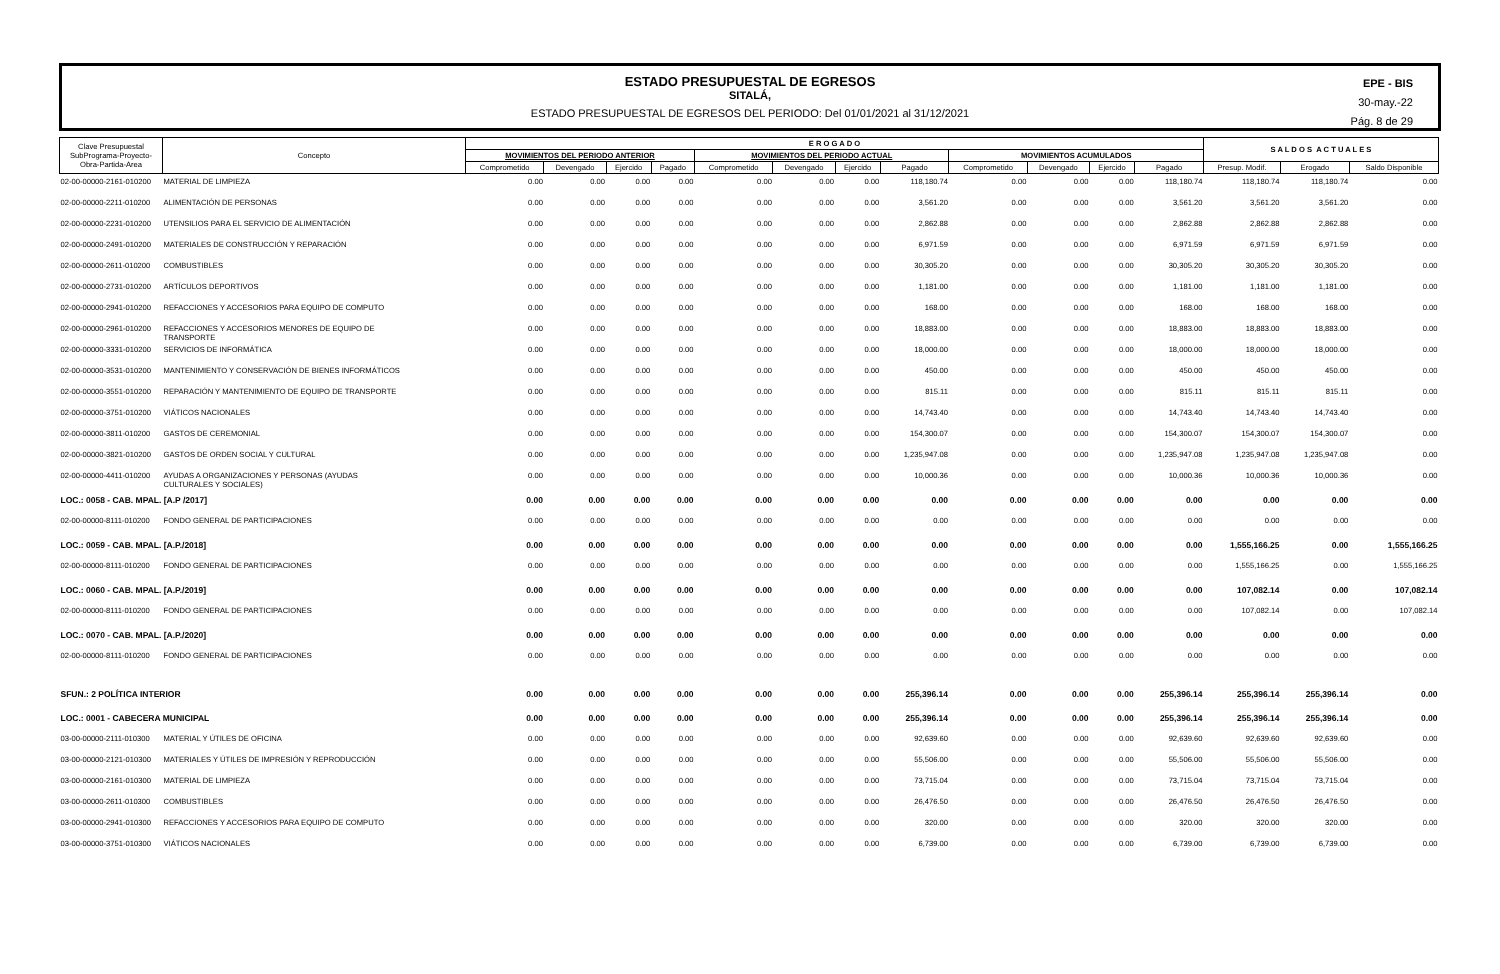ESTADO PRESUPUESTAL DE EGRESOS
SITALÁ,
ESTADO PRESUPUESTAL DE EGRESOS DEL PERIODO: Del 01/01/2021 al 31/12/2021
EPE - BIS
30-may.-22
Pág. 8 de 29
| Clave Presupuestal SubPrograma-Proyecto- Obra-Partida-Area | Concepto | E R O G A D O | | | | | | | | | | | | S A L D O S A C T U A L E S | | |
| --- | --- | --- | --- | --- | --- | --- | --- | --- | --- | --- | --- | --- | --- | --- | --- | --- |
| | | MOVIMIENTOS DEL PERIODO ANTERIOR | | | | MOVIMIENTOS DEL PERIODO ACTUAL | | | | MOVIMIENTOS ACUMULADOS | | | | | | |
| | | Comprometido | Devengado | Ejercido | Pagado | Comprometido | Devengado | Ejercido | Pagado | Comprometido | Devengado | Ejercido | Pagado | Presup. Modif. | Erogado | Saldo Disponible |
| 02-00-00000-2161-010200 | MATERIAL DE LIMPIEZA | 0.00 | 0.00 | 0.00 | 0.00 | 0.00 | 0.00 | 0.00 | 118,180.74 | 0.00 | 0.00 | 0.00 | 118,180.74 | 118,180.74 | 118,180.74 | 0.00 |
| 02-00-00000-2211-010200 | ALIMENTACIÓN DE PERSONAS | 0.00 | 0.00 | 0.00 | 0.00 | 0.00 | 0.00 | 0.00 | 3,561.20 | 0.00 | 0.00 | 0.00 | 3,561.20 | 3,561.20 | 3,561.20 | 0.00 |
| 02-00-00000-2231-010200 | UTENSILIOS PARA EL SERVICIO DE ALIMENTACIÓN | 0.00 | 0.00 | 0.00 | 0.00 | 0.00 | 0.00 | 0.00 | 2,862.88 | 0.00 | 0.00 | 0.00 | 2,862.88 | 2,862.88 | 2,862.88 | 0.00 |
| 02-00-00000-2491-010200 | MATERIALES DE CONSTRUCCIÓN Y REPARACIÓN | 0.00 | 0.00 | 0.00 | 0.00 | 0.00 | 0.00 | 0.00 | 6,971.59 | 0.00 | 0.00 | 0.00 | 6,971.59 | 6,971.59 | 6,971.59 | 0.00 |
| 02-00-00000-2611-010200 | COMBUSTIBLES | 0.00 | 0.00 | 0.00 | 0.00 | 0.00 | 0.00 | 0.00 | 30,305.20 | 0.00 | 0.00 | 0.00 | 30,305.20 | 30,305.20 | 30,305.20 | 0.00 |
| 02-00-00000-2731-010200 | ARTÍCULOS DEPORTIVOS | 0.00 | 0.00 | 0.00 | 0.00 | 0.00 | 0.00 | 0.00 | 1,181.00 | 0.00 | 0.00 | 0.00 | 1,181.00 | 1,181.00 | 1,181.00 | 0.00 |
| 02-00-00000-2941-010200 | REFACCIONES Y ACCESORIOS PARA EQUIPO DE COMPUTO | 0.00 | 0.00 | 0.00 | 0.00 | 0.00 | 0.00 | 0.00 | 168.00 | 0.00 | 0.00 | 0.00 | 168.00 | 168.00 | 168.00 | 0.00 |
| 02-00-00000-2961-010200 | REFACCIONES Y ACCESORIOS MENORES DE EQUIPO DE TRANSPORTE | 0.00 | 0.00 | 0.00 | 0.00 | 0.00 | 0.00 | 0.00 | 18,883.00 | 0.00 | 0.00 | 0.00 | 18,883.00 | 18,883.00 | 18,883.00 | 0.00 |
| 02-00-00000-3331-010200 | SERVICIOS DE INFORMÁTICA | 0.00 | 0.00 | 0.00 | 0.00 | 0.00 | 0.00 | 0.00 | 18,000.00 | 0.00 | 0.00 | 0.00 | 18,000.00 | 18,000.00 | 18,000.00 | 0.00 |
| 02-00-00000-3531-010200 | MANTENIMIENTO Y CONSERVACIÓN DE BIENES INFORMÁTICOS | 0.00 | 0.00 | 0.00 | 0.00 | 0.00 | 0.00 | 0.00 | 450.00 | 0.00 | 0.00 | 0.00 | 450.00 | 450.00 | 450.00 | 0.00 |
| 02-00-00000-3551-010200 | REPARACIÓN Y MANTENIMIENTO DE EQUIPO DE TRANSPORTE | 0.00 | 0.00 | 0.00 | 0.00 | 0.00 | 0.00 | 0.00 | 815.11 | 0.00 | 0.00 | 0.00 | 815.11 | 815.11 | 815.11 | 0.00 |
| 02-00-00000-3751-010200 | VIÁTICOS NACIONALES | 0.00 | 0.00 | 0.00 | 0.00 | 0.00 | 0.00 | 0.00 | 14,743.40 | 0.00 | 0.00 | 0.00 | 14,743.40 | 14,743.40 | 14,743.40 | 0.00 |
| 02-00-00000-3811-010200 | GASTOS DE CEREMONIAL | 0.00 | 0.00 | 0.00 | 0.00 | 0.00 | 0.00 | 0.00 | 154,300.07 | 0.00 | 0.00 | 0.00 | 154,300.07 | 154,300.07 | 154,300.07 | 0.00 |
| 02-00-00000-3821-010200 | GASTOS DE ORDEN SOCIAL Y CULTURAL | 0.00 | 0.00 | 0.00 | 0.00 | 0.00 | 0.00 | 0.00 | 1,235,947.08 | 0.00 | 0.00 | 0.00 | 1,235,947.08 | 1,235,947.08 | 1,235,947.08 | 0.00 |
| 02-00-00000-4411-010200 | AYUDAS A ORGANIZACIONES Y PERSONAS (AYUDAS CULTURALES Y SOCIALES) | 0.00 | 0.00 | 0.00 | 0.00 | 0.00 | 0.00 | 0.00 | 10,000.36 | 0.00 | 0.00 | 0.00 | 10,000.36 | 10,000.36 | 10,000.36 | 0.00 |
| LOC.: 0058 - CAB. MPAL. [A.P /2017] | | 0.00 | 0.00 | 0.00 | 0.00 | 0.00 | 0.00 | 0.00 | 0.00 | 0.00 | 0.00 | 0.00 | 0.00 | 0.00 | 0.00 | 0.00 |
| 02-00-00000-8111-010200 | FONDO GENERAL DE PARTICIPACIONES | 0.00 | 0.00 | 0.00 | 0.00 | 0.00 | 0.00 | 0.00 | 0.00 | 0.00 | 0.00 | 0.00 | 0.00 | 0.00 | 0.00 | 0.00 |
| LOC.: 0059 - CAB. MPAL. [A.P./2018] | | 0.00 | 0.00 | 0.00 | 0.00 | 0.00 | 0.00 | 0.00 | 0.00 | 0.00 | 0.00 | 0.00 | 0.00 | 1,555,166.25 | 0.00 | 1,555,166.25 |
| 02-00-00000-8111-010200 | FONDO GENERAL DE PARTICIPACIONES | 0.00 | 0.00 | 0.00 | 0.00 | 0.00 | 0.00 | 0.00 | 0.00 | 0.00 | 0.00 | 0.00 | 0.00 | 1,555,166.25 | 0.00 | 1,555,166.25 |
| LOC.: 0060 - CAB. MPAL. [A.P./2019] | | 0.00 | 0.00 | 0.00 | 0.00 | 0.00 | 0.00 | 0.00 | 0.00 | 0.00 | 0.00 | 0.00 | 0.00 | 107,082.14 | 0.00 | 107,082.14 |
| 02-00-00000-8111-010200 | FONDO GENERAL DE PARTICIPACIONES | 0.00 | 0.00 | 0.00 | 0.00 | 0.00 | 0.00 | 0.00 | 0.00 | 0.00 | 0.00 | 0.00 | 0.00 | 107,082.14 | 0.00 | 107,082.14 |
| LOC.: 0070 - CAB. MPAL. [A.P./2020] | | 0.00 | 0.00 | 0.00 | 0.00 | 0.00 | 0.00 | 0.00 | 0.00 | 0.00 | 0.00 | 0.00 | 0.00 | 0.00 | 0.00 | 0.00 |
| 02-00-00000-8111-010200 | FONDO GENERAL DE PARTICIPACIONES | 0.00 | 0.00 | 0.00 | 0.00 | 0.00 | 0.00 | 0.00 | 0.00 | 0.00 | 0.00 | 0.00 | 0.00 | 0.00 | 0.00 | 0.00 |
| SFUN.: 2 POLÍTICA INTERIOR | | 0.00 | 0.00 | 0.00 | 0.00 | 0.00 | 0.00 | 0.00 | 255,396.14 | 0.00 | 0.00 | 0.00 | 255,396.14 | 255,396.14 | 255,396.14 | 0.00 |
| LOC.: 0001 - CABECERA MUNICIPAL | | 0.00 | 0.00 | 0.00 | 0.00 | 0.00 | 0.00 | 0.00 | 255,396.14 | 0.00 | 0.00 | 0.00 | 255,396.14 | 255,396.14 | 255,396.14 | 0.00 |
| 03-00-00000-2111-010300 | MATERIAL Y ÚTILES DE OFICINA | 0.00 | 0.00 | 0.00 | 0.00 | 0.00 | 0.00 | 0.00 | 92,639.60 | 0.00 | 0.00 | 0.00 | 92,639.60 | 92,639.60 | 92,639.60 | 0.00 |
| 03-00-00000-2121-010300 | MATERIALES Y ÚTILES DE IMPRESIÓN Y REPRODUCCIÓN | 0.00 | 0.00 | 0.00 | 0.00 | 0.00 | 0.00 | 0.00 | 55,506.00 | 0.00 | 0.00 | 0.00 | 55,506.00 | 55,506.00 | 55,506.00 | 0.00 |
| 03-00-00000-2161-010300 | MATERIAL DE LIMPIEZA | 0.00 | 0.00 | 0.00 | 0.00 | 0.00 | 0.00 | 0.00 | 73,715.04 | 0.00 | 0.00 | 0.00 | 73,715.04 | 73,715.04 | 73,715.04 | 0.00 |
| 03-00-00000-2611-010300 | COMBUSTIBLES | 0.00 | 0.00 | 0.00 | 0.00 | 0.00 | 0.00 | 0.00 | 26,476.50 | 0.00 | 0.00 | 0.00 | 26,476.50 | 26,476.50 | 26,476.50 | 0.00 |
| 03-00-00000-2941-010300 | REFACCIONES Y ACCESORIOS PARA EQUIPO DE COMPUTO | 0.00 | 0.00 | 0.00 | 0.00 | 0.00 | 0.00 | 0.00 | 320.00 | 0.00 | 0.00 | 0.00 | 320.00 | 320.00 | 320.00 | 0.00 |
| 03-00-00000-3751-010300 | VIÁTICOS NACIONALES | 0.00 | 0.00 | 0.00 | 0.00 | 0.00 | 0.00 | 0.00 | 6,739.00 | 0.00 | 0.00 | 0.00 | 6,739.00 | 6,739.00 | 6,739.00 | 0.00 |